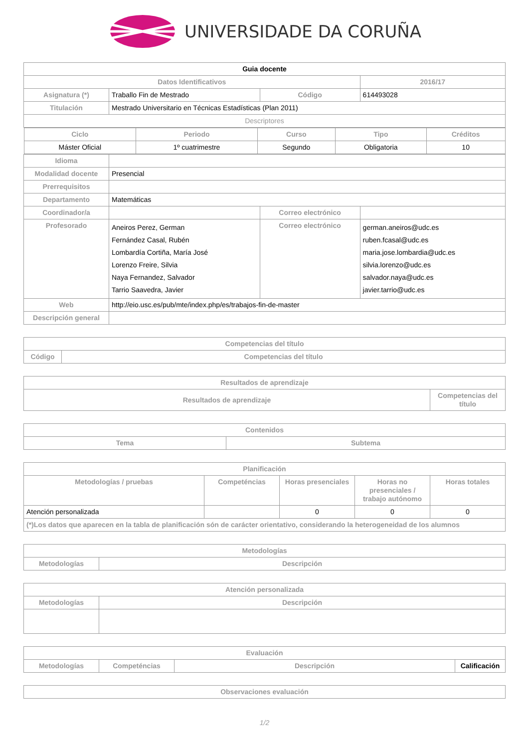UNIVERSIDADE DA CORUÑA
| Guia docente | | | | |
| Datos Identificativos | | | | 2016/17 |
| Asignatura (*) | Traballo Fin de Mestrado | | Código | 614493028 |
| Titulación | Mestrado Universitario en Técnicas Estadísticas (Plan 2011) | | | |
| Descriptores | | | | |
| / Ciclo / Periodo / Curso / Tipo / Créditos / / --- / --- / --- / --- / --- / / Máster Oficial / 1º cuatrimestre / Segundo / Obligatoria / 10 / | | | | |
| Idioma | | | | |
| Modalidad docente | Presencial | | | |
| Prerrequisitos | | | | |
| Departamento | Matemáticas | | | |
| Coordinador/a | | Correo electrónico | | |
| Profesorado | Aneiros Perez, German Fernández Casal, Rubén Lombardía Cortiña, María José Lorenzo Freire, Silvia Naya Fernandez, Salvador Tarrio Saavedra, Javier | Correo electrónico | | german.aneiros@udc.es ruben.fcasal@udc.es maria.jose.lombardia@udc.es silvia.lorenzo@udc.es salvador.naya@udc.es javier.tarrio@udc.es |
| Web | http://eio.usc.es/pub/mte/index.php/es/trabajos-fin-de-master | | | |
| Descripción general | | | | |
| Competencias del título | |
| --- | --- |
| Código | Competencias del título |
| Resultados de aprendizaje | |
| --- | --- |
| Resultados de aprendizaje | Competencias del título |
| Contenidos | |
| --- | --- |
| Tema | Subtema |
| Planificación | | | | |
| --- | --- | --- | --- | --- |
| Metodologías / pruebas | Competéncias | Horas presenciales | Horas no presenciales / trabajo autónomo | Horas totales |
| Atención personalizada | | 0 | 0 | 0 |
| (*)Los datos que aparecen en la tabla de planificación són de carácter orientativo, considerando la heterogeneidad de los alumnos | | | | |
| Metodologías | |
| --- | --- |
| Metodologías | Descripción |
| Atención personalizada | |
| --- | --- |
| Metodologías | Descripción |
| Evaluación | | | |
| --- | --- | --- | --- |
| Metodologías | Competéncias | Descripción | Calificación |
| Observaciones evaluación |
| --- |
1/2